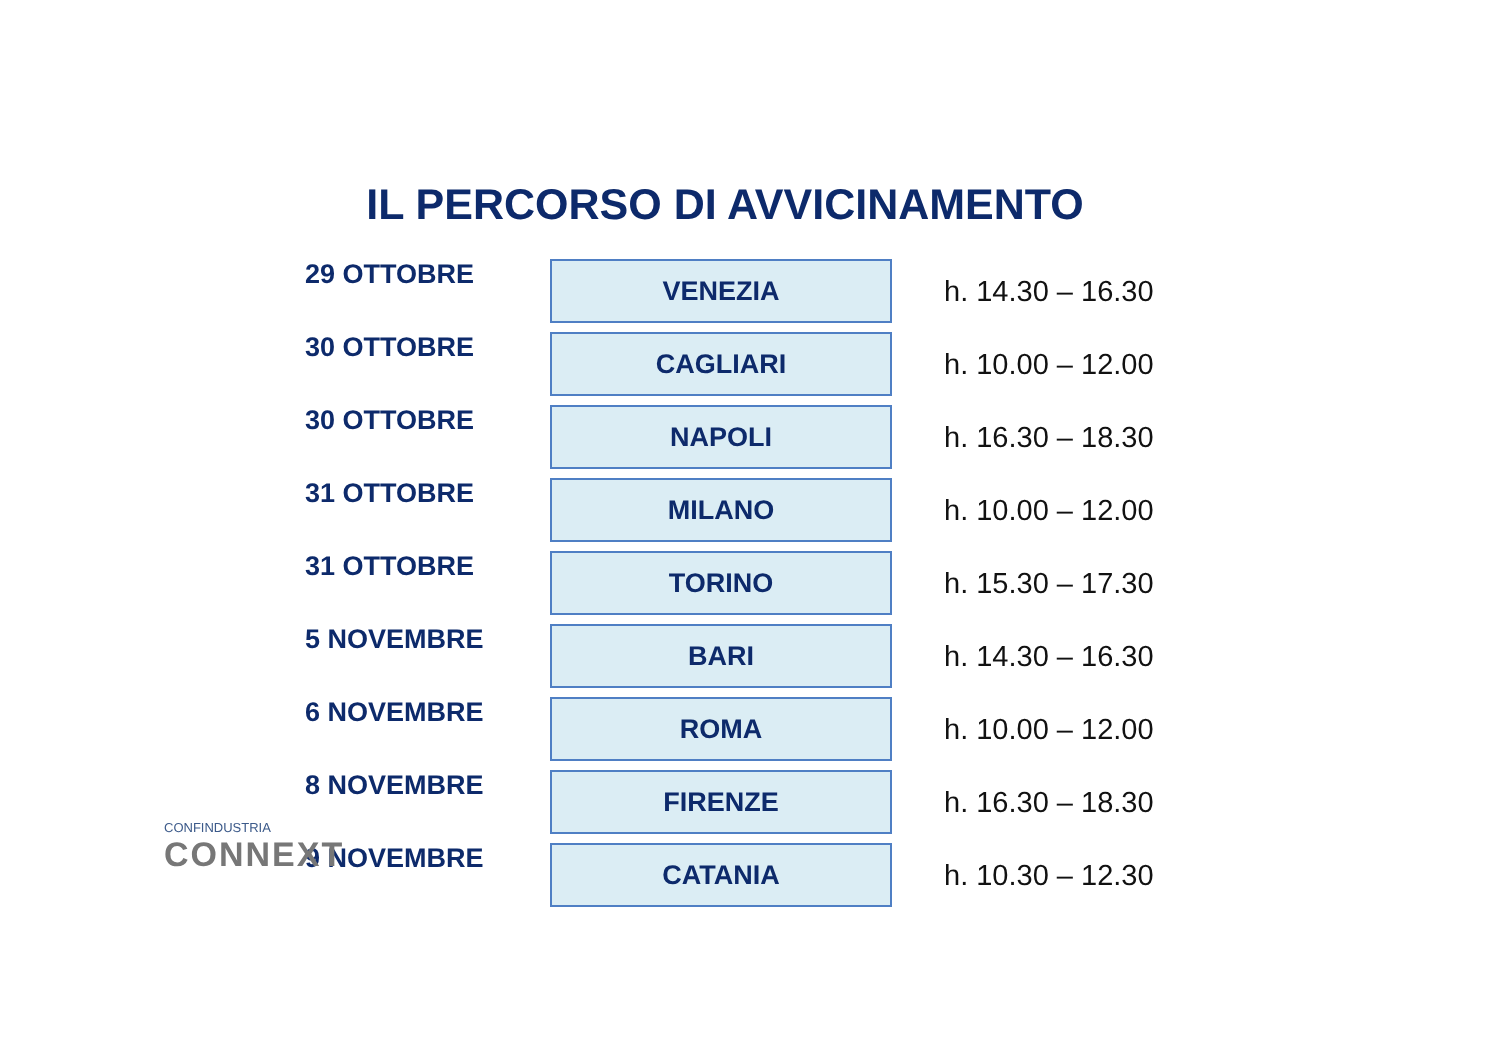IL PERCORSO DI AVVICINAMENTO
| 29 OTTOBRE | VENEZIA | h. 14.30 – 16.30 |
| 30 OTTOBRE | CAGLIARI | h. 10.00 – 12.00 |
| 30 OTTOBRE | NAPOLI | h. 16.30 – 18.30 |
| 31 OTTOBRE | MILANO | h. 10.00 – 12.00 |
| 31 OTTOBRE | TORINO | h. 15.30 – 17.30 |
| 5 NOVEMBRE | BARI | h. 14.30 – 16.30 |
| 6 NOVEMBRE | ROMA | h. 10.00 – 12.00 |
| 8 NOVEMBRE | FIRENZE | h. 16.30 – 18.30 |
| 9 NOVEMBRE | CATANIA | h. 10.30 – 12.30 |
CONFINDUSTRIA
CONNEXT